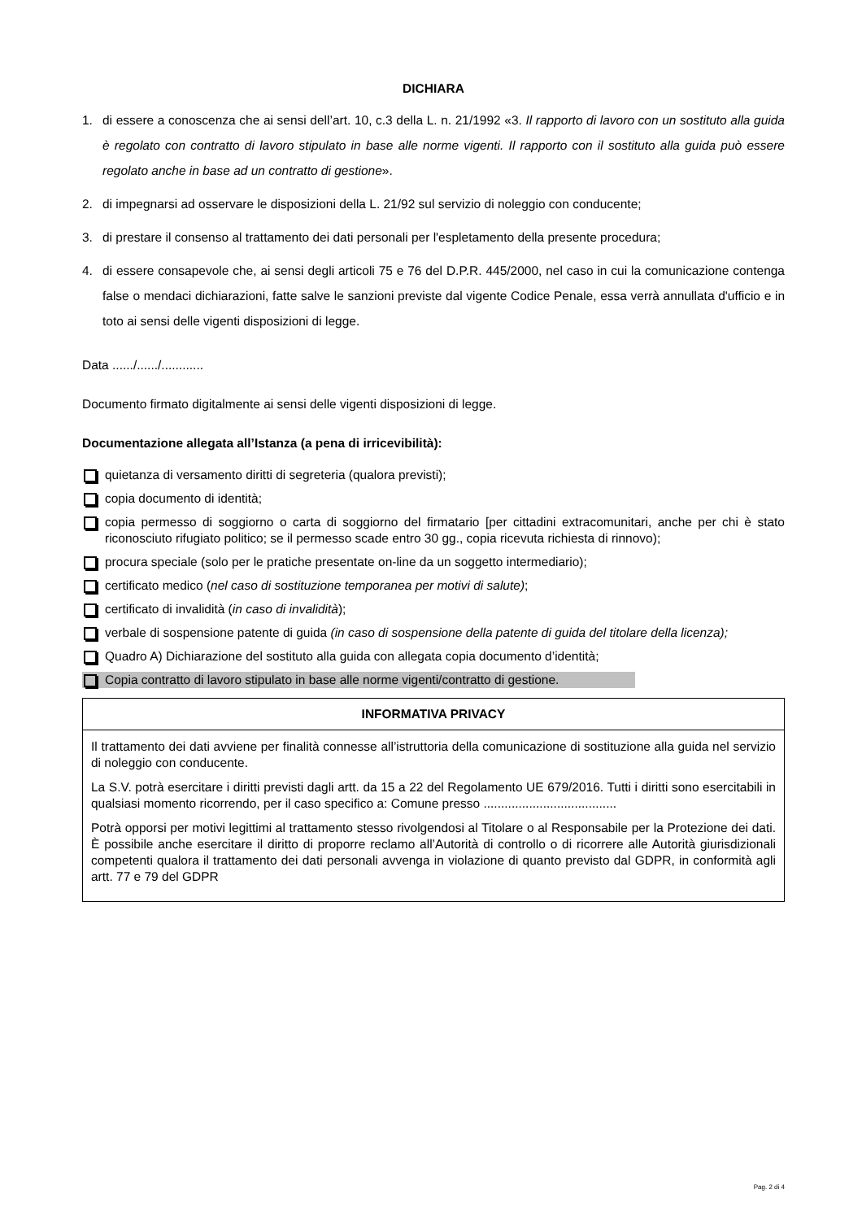DICHIARA
1. di essere a conoscenza che ai sensi dell’art. 10, c.3 della L. n. 21/1992 «3. Il rapporto di lavoro con un sostituto alla guida è regolato con contratto di lavoro stipulato in base alle norme vigenti. Il rapporto con il sostituto alla guida può essere regolato anche in base ad un contratto di gestione».
2. di impegnarsi ad osservare le disposizioni della L. 21/92 sul servizio di noleggio con conducente;
3. di prestare il consenso al trattamento dei dati personali per l'espletamento della presente procedura;
4. di essere consapevole che, ai sensi degli articoli 75 e 76 del D.P.R. 445/2000, nel caso in cui la comunicazione contenga false o mendaci dichiarazioni, fatte salve le sanzioni previste dal vigente Codice Penale, essa verrà annullata d'ufficio e in toto ai sensi delle vigenti disposizioni di legge.
Data ....../....../............
Documento firmato digitalmente ai sensi delle vigenti disposizioni di legge.
Documentazione allegata all’Istanza (a pena di irricevibilità):
quietanza di versamento diritti di segreteria (qualora previsti);
copia documento di identità;
copia permesso di soggiorno o carta di soggiorno del firmatario [per cittadini extracomunitari, anche per chi è stato riconosciuto rifugiato politico; se il permesso scade entro 30 gg., copia ricevuta richiesta di rinnovo);
procura speciale (solo per le pratiche presentate on-line da un soggetto intermediario);
certificato medico (nel caso di sostituzione temporanea per motivi di salute);
certificato di invalidità (in caso di invalidità);
verbale di sospensione patente di guida (in caso di sospensione della patente di guida del titolare della licenza);
Quadro A) Dichiarazione del sostituto alla guida con allegata copia documento d’identità;
Copia contratto di lavoro stipulato in base alle norme vigenti/contratto di gestione.
| INFORMATIVA PRIVACY |
| --- |
| Il trattamento dei dati avviene per finalità connesse all’istruttoria della comunicazione di sostituzione alla guida nel servizio di noleggio con conducente. La S.V. potrà esercitare i diritti previsti dagli artt. da 15 a 22 del Regolamento UE 679/2016. Tutti i diritti sono esercitabili in qualsiasi momento ricorrendo, per il caso specifico a: Comune presso ...................................... Potrà opporsi per motivi legittimi al trattamento stesso rivolgendosi al Titolare o al Responsabile per la Protezione dei dati. È possibile anche esercitare il diritto di proporre reclamo all’Autorità di controllo o di ricorrere alle Autorità giurisdizionali competenti qualora il trattamento dei dati personali avvenga in violazione di quanto previsto dal GDPR, in conformità agli artt. 77 e 79 del GDPR |
Pag. 2 di 4